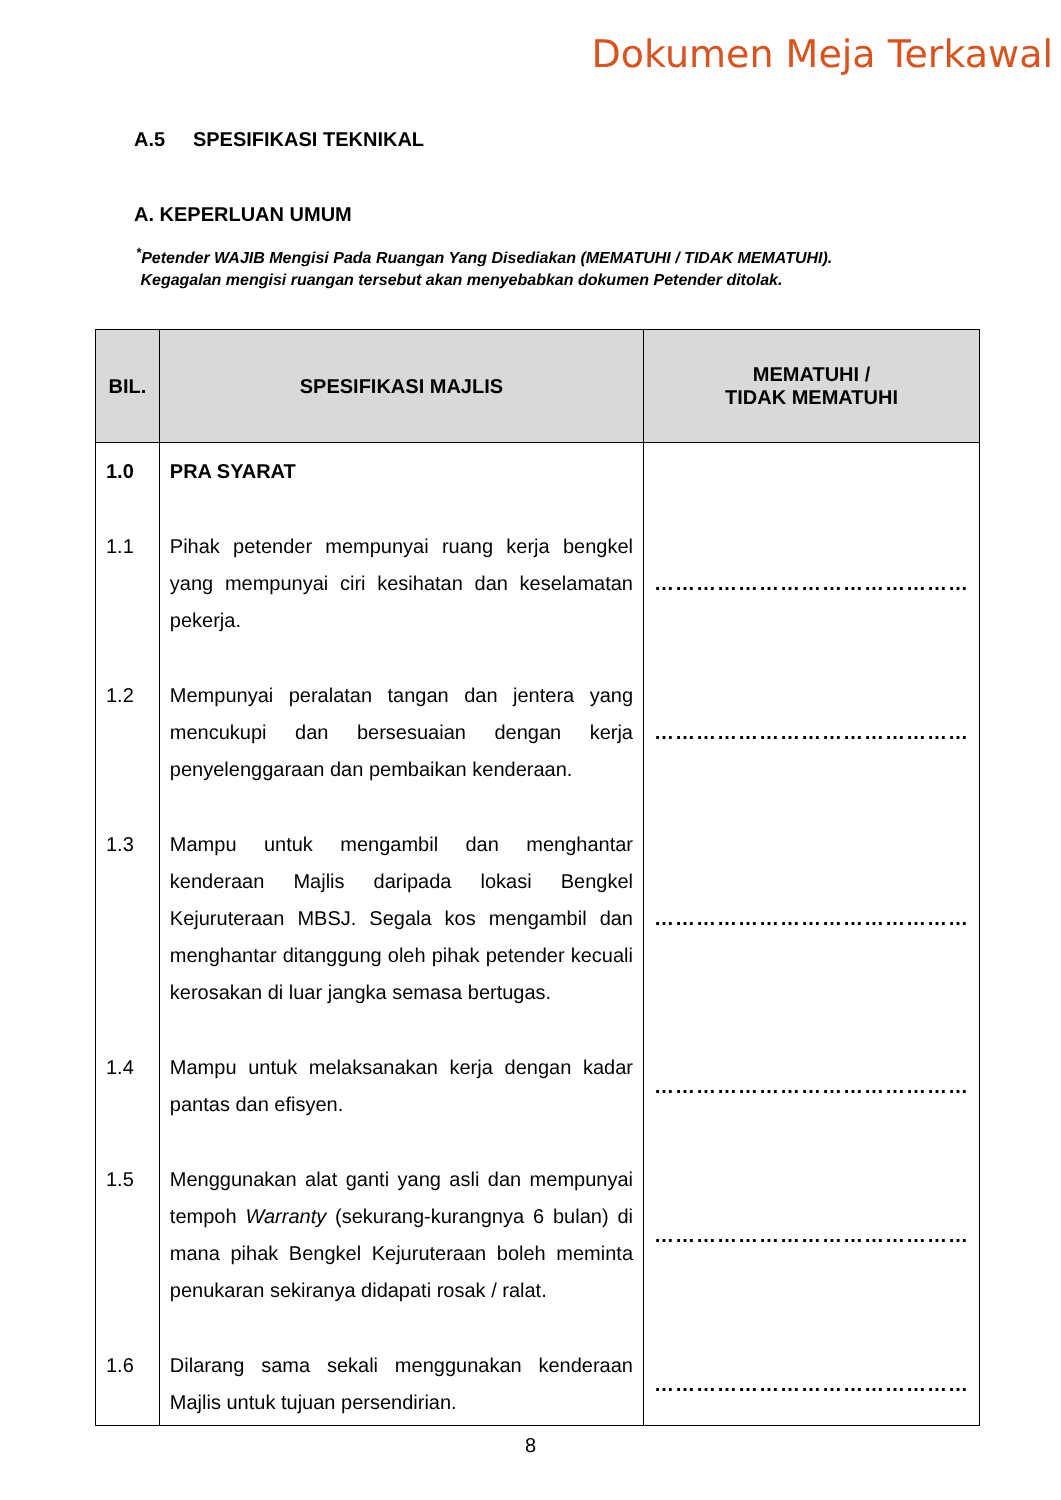Dokumen Meja Terkawal
A.5 SPESIFIKASI TEKNIKAL
A. KEPERLUAN UMUM
<sup>*</sup> Petender WAJIB Mengisi Pada Ruangan Yang Disediakan (MEMATUHI / TIDAK MEMATUHI).
Kegagalan mengisi ruangan tersebut akan menyebabkan dokumen Petender ditolak.
| BIL. | SPESIFIKASI MAJLIS | MEMATUHI / TIDAK MEMATUHI |
| --- | --- | --- |
| 1.0 | PRA SYARAT | |
| 1.1 | Pihak petender mempunyai ruang kerja bengkel yang mempunyai ciri kesihatan dan keselamatan pekerja. | ……………………………………… |
| 1.2 | Mempunyai peralatan tangan dan jentera yang mencukupi dan bersesuaian dengan kerja penyelenggaraan dan pembaikan kenderaan. | ……………………………………… |
| 1.3 | Mampu untuk mengambil dan menghantar kenderaan Majlis daripada lokasi Bengkel Kejuruteraan MBSJ. Segala kos mengambil dan menghantar ditanggung oleh pihak petender kecuali kerosakan di luar jangka semasa bertugas. | ……………………………………… |
| 1.4 | Mampu untuk melaksanakan kerja dengan kadar pantas dan efisyen. | ……………………………………… |
| 1.5 | Menggunakan alat ganti yang asli dan mempunyai tempoh Warranty (sekurang-kurangnya 6 bulan) di mana pihak Bengkel Kejuruteraan boleh meminta penukaran sekiranya didapati rosak / ralat. | ……………………………………… |
| 1.6 | Dilarang sama sekali menggunakan kenderaan Majlis untuk tujuan persendirian. | ……………………………………… |
8